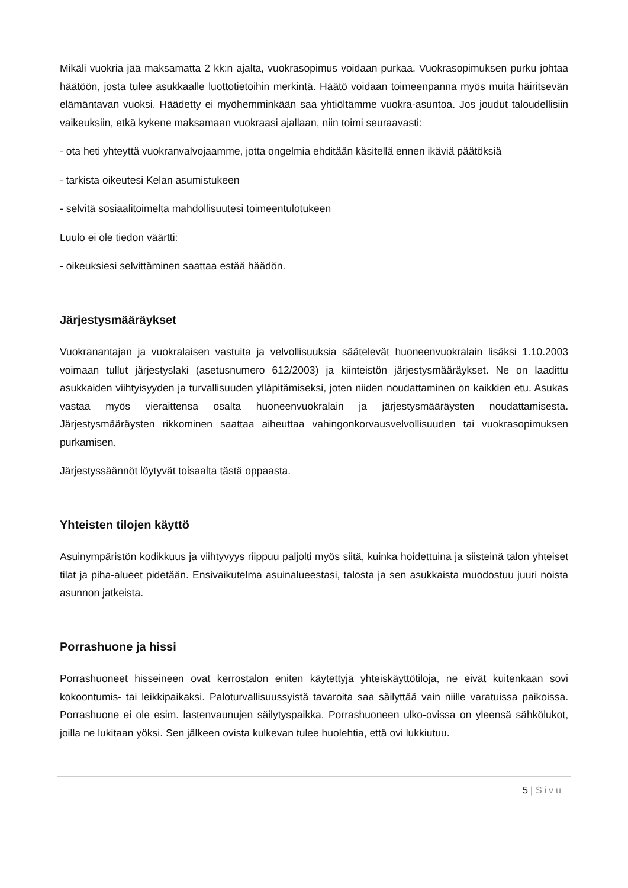Mikäli vuokria jää maksamatta 2 kk:n ajalta, vuokrasopimus voidaan purkaa. Vuokrasopimuksen purku johtaa häätöön, josta tulee asukkaalle luottotietoihin merkintä. Häätö voidaan toimeenpanna myös muita häiritsevän elämäntavan vuoksi. Häädetty ei myöhemminkään saa yhtiöltämme vuokra-asuntoa. Jos joudut taloudellisiin vaikeuksiin, etkä kykene maksamaan vuokraasi ajallaan, niin toimi seuraavasti:
- ota heti yhteyttä vuokranvalvojaamme, jotta ongelmia ehditään käsitellä ennen ikäviä päätöksiä
- tarkista oikeutesi Kelan asumistukeen
- selvitä sosiaalitoimelta mahdollisuutesi toimeentulotukeen
Luulo ei ole tiedon väärtti:
- oikeuksiesi selvittäminen saattaa estää häädön.
Järjestysmääräykset
Vuokranantajan ja vuokralaisen vastuita ja velvollisuuksia säätelevät huoneenvuokralain lisäksi 1.10.2003 voimaan tullut järjestyslaki (asetusnumero 612/2003) ja kiinteistön järjestysmääräykset. Ne on laadittu asukkaiden viihtyisyyden ja turvallisuuden ylläpitämiseksi, joten niiden noudattaminen on kaikkien etu. Asukas vastaa myös vieraittensa osalta huoneenvuokralain ja järjestysmääräysten noudattamisesta. Järjestysmääräysten rikkominen saattaa aiheuttaa vahingonkorvausvelvollisuuden tai vuokrasopimuksen purkamisen.
Järjestyssäännöt löytyvät toisaalta tästä oppaasta.
Yhteisten tilojen käyttö
Asuinympäristön kodikkuus ja viihtyvyys riippuu paljolti myös siitä, kuinka hoidettuina ja siisteinä talon yhteiset tilat ja piha-alueet pidetään. Ensivaikutelma asuinalueestasi, talosta ja sen asukkaista muodostuu juuri noista asunnon jatkeista.
Porrashuone ja hissi
Porrashuoneet hisseineen ovat kerrostalon eniten käytettyjä yhteiskäyttötiloja, ne eivät kuitenkaan sovi kokoontumis- tai leikkipaikaksi. Paloturvallisuussyistä tavaroita saa säilyttää vain niille varatuissa paikoissa. Porrashuone ei ole esim. lastenvaunujen säilytyspaikka. Porrashuoneen ulko-ovissa on yleensä sähkölukot, joilla ne lukitaan yöksi. Sen jälkeen ovista kulkevan tulee huolehtia, että ovi lukkiutuu.
5 | Sivu